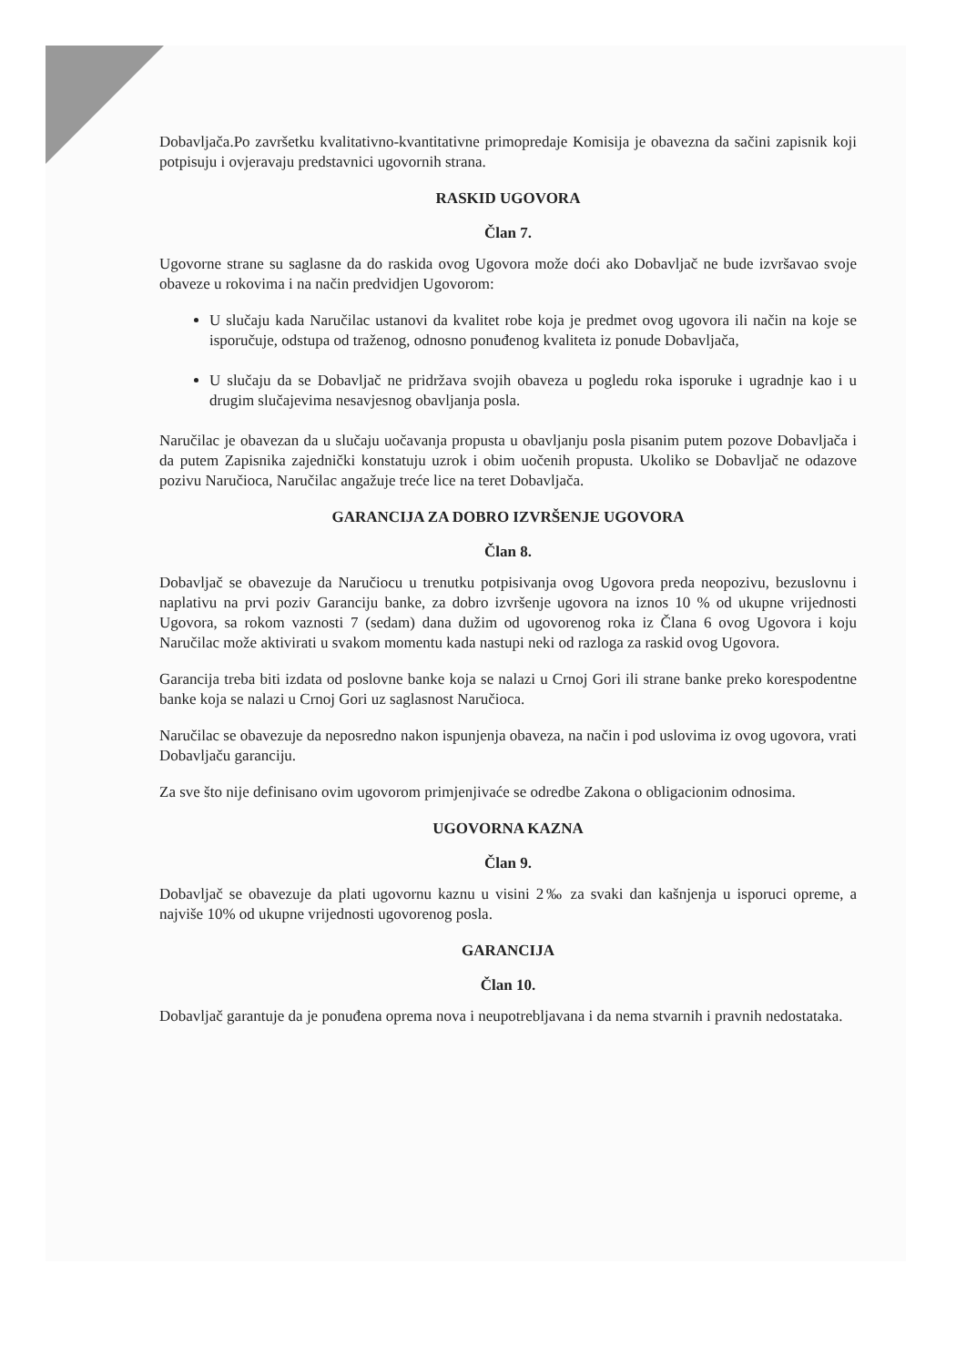Dobavljača.Po završetku kvalitativno-kvantitativne primopredaje Komisija je obavezna da sačini zapisnik koji potpisuju i ovjeravaju predstavnici ugovornih strana.
RASKID UGOVORA
Član 7.
Ugovorne strane su saglasne da do raskida ovog Ugovora može doći ako Dobavljač ne bude izvršavao svoje obaveze u rokovima i na način predvidjen Ugovorom:
U slučaju kada Naručilac ustanovi da kvalitet robe koja je predmet ovog ugovora ili način na koje se isporučuje, odstupa od traženog, odnosno ponuđenog kvaliteta iz ponude Dobavljača,
U slučaju da se Dobavljač ne pridržava svojih obaveza u pogledu roka isporuke i ugradnje kao i u drugim slučajevima nesavjesnog obavljanja posla.
Naručilac je obavezan da u slučaju uočavanja propusta u obavljanju posla pisanim putem pozove Dobavljača i da putem Zapisnika zajednički konstatuju uzrok i obim uočenih propusta. Ukoliko se Dobavljač ne odazove pozivu Naručioca, Naručilac angažuje treće lice na teret Dobavljača.
GARANCIJA ZA DOBRO IZVRŠENJE UGOVORA
Član 8.
Dobavljač se obavezuje da Naručiocu u trenutku potpisivanja ovog Ugovora preda neopozivu, bezuslovnu i naplativu na prvi poziv Garanciju banke, za dobro izvršenje ugovora na iznos 10 % od ukupne vrijednosti Ugovora, sa rokom vaznosti 7 (sedam) dana dužim od ugovorenog roka iz Člana 6 ovog Ugovora i koju Naručilac može aktivirati u svakom momentu kada nastupi neki od razloga za raskid ovog Ugovora.
Garancija treba biti izdata od poslovne banke koja se nalazi u Crnoj Gori ili strane banke preko korespodentne banke koja se nalazi u Crnoj Gori uz saglasnost Naručioca.
Naručilac se obavezuje da neposredno nakon ispunjenja obaveza, na način i pod uslovima iz ovog ugovora, vrati Dobavljaču garanciju.
Za sve što nije definisano ovim ugovorom primjenjivaće se odredbe Zakona o obligacionim odnosima.
UGOVORNA KAZNA
Član 9.
Dobavljač se obavezuje da plati ugovornu kaznu u visini 2‰ za svaki dan kašnjenja u isporuci opreme, a najviše 10% od ukupne vrijednosti ugovorenog posla.
GARANCIJA
Član 10.
Dobavljač garantuje da je ponuđena oprema nova i neupotrebljavana i da nema stvarnih i pravnih nedostataka.